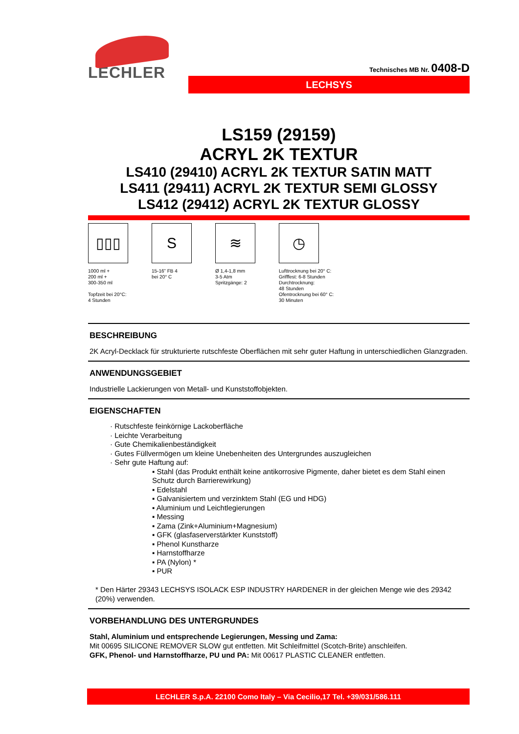LECHLER
Technisches MB Nr. 0408-D
LECHSYS
LS159 (29159)
ACRYL 2K TEXTUR
LS410 (29410) ACRYL 2K TEXTUR SATIN MATT
LS411 (29411) ACRYL 2K TEXTUR SEMI GLOSSY
LS412 (29412) ACRYL 2K TEXTUR GLOSSY
▯▯▯
1000 ml +
200 ml +
300-350 ml
Topfzeit bei 20°C:
4 Stunden
S
15-16” FB 4
bei 20° C
≋
Ø 1,4-1,8 mm
3-5 Atm
Spritzgänge: 2
◷
Lufttrocknung bei 20° C:
Grifffest: 6-8 Stunden
Durchtrocknung:
48 Stunden
Ofentrocknung bei 60° C:
30 Minuten
BESCHREIBUNG
2K Acryl-Decklack für strukturierte rutschfeste Oberflächen mit sehr guter Haftung in unterschiedlichen Glanzgraden.
ANWENDUNGSGEBIET
Industrielle Lackierungen von Metall- und Kunststoffobjekten.
EIGENSCHAFTEN
· Rutschfeste feinkörnige Lackoberfläche
· Leichte Verarbeitung
· Gute Chemikalienbeständigkeit
· Gutes Füllvermögen um kleine Unebenheiten des Untergrundes auszugleichen
· Sehr gute Haftung auf:
▪ Stahl (das Produkt enthält keine antikorrosive Pigmente, daher bietet es dem Stahl einen Schutz durch Barrierewirkung)
▪ Edelstahl
▪ Galvanisiertem und verzinktem Stahl (EG und HDG)
▪ Aluminium und Leichtlegierungen
▪ Messing
▪ Zama (Zink+Aluminium+Magnesium)
▪ GFK (glasfaserverstärkter Kunststoff)
▪ Phenol Kunstharze
▪ Harnstoffharze
▪ PA (Nylon) *
▪ PUR
* Den Härter 29343 LECHSYS ISOLACK ESP INDUSTRY HARDENER in der gleichen Menge wie des 29342 (20%) verwenden.
VORBEHANDLUNG DES UNTERGRUNDES
Stahl, Aluminium und entsprechende Legierungen, Messing und Zama:
Mit 00695 SILICONE REMOVER SLOW gut entfetten. Mit Schleifmittel (Scotch-Brite) anschleifen.
GFK, Phenol- und Harnstoffharze, PU und PA: Mit 00617 PLASTIC CLEANER entfetten.
LECHLER S.p.A. 22100 Como Italy – Via Cecilio,17 Tel. +39/031/586.111